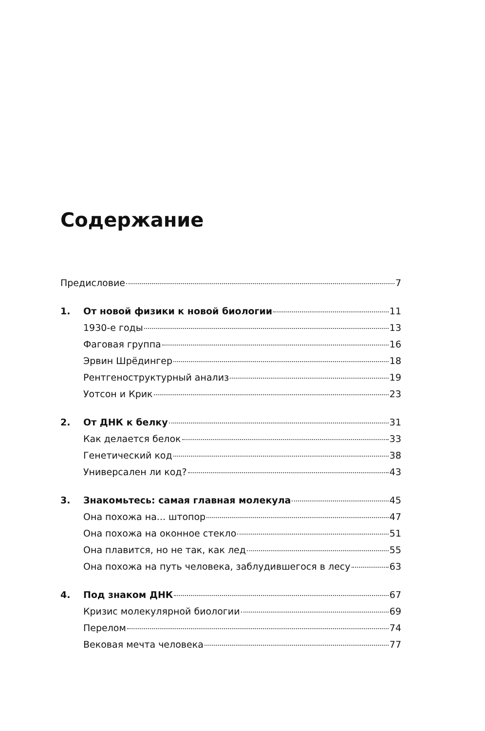Содержание
Предисловие 7
1. От новой физики к новой биологии 11
1930-е годы 13
Фаговая группа 16
Эрвин Шрёдингер 18
Рентгеноструктурный анализ 19
Уотсон и Крик 23
2. От ДНК к белку 31
Как делается белок 33
Генетический код 38
Универсален ли код? 43
3. Знакомьтесь: самая главная молекула 45
Она похожа на... штопор 47
Она похожа на оконное стекло 51
Она плавится, но не так, как лед 55
Она похожа на путь человека, заблудившегося в лесу 63
4. Под знаком ДНК 67
Кризис молекулярной биологии 69
Перелом 74
Вековая мечта человека 77